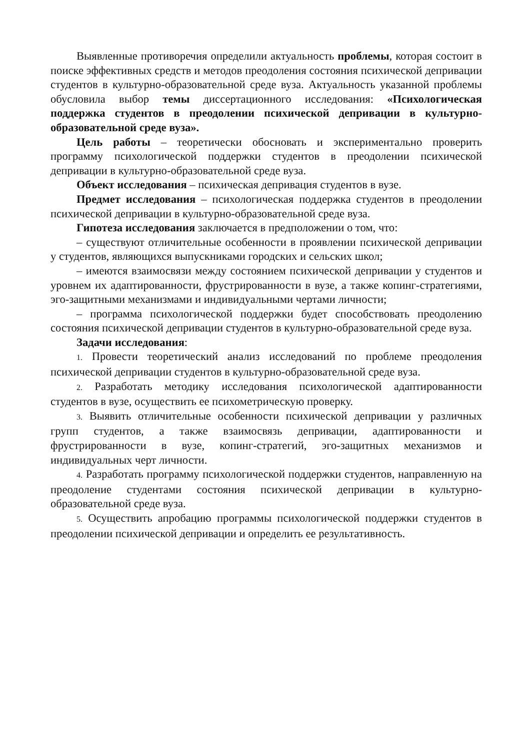Выявленные противоречия определили актуальность проблемы, которая состоит в поиске эффективных средств и методов преодоления состояния психической депривации студентов в культурно-образовательной среде вуза. Актуальность указанной проблемы обусловила выбор темы диссертационного исследования: «Психологическая поддержка студентов в преодолении психической депривации в культурно-образовательной среде вуза».
Цель работы – теоретически обосновать и экспериментально проверить программу психологической поддержки студентов в преодолении психической депривации в культурно-образовательной среде вуза.
Объект исследования – психическая депривация студентов в вузе.
Предмет исследования – психологическая поддержка студентов в преодолении психической депривации в культурно-образовательной среде вуза.
Гипотеза исследования заключается в предположении о том, что:
– существуют отличительные особенности в проявлении психической депривации у студентов, являющихся выпускниками городских и сельских школ;
– имеются взаимосвязи между состоянием психической депривации у студентов и уровнем их адаптированности, фрустрированности в вузе, а также копинг-стратегиями, эго-защитными механизмами и индивидуальными чертами личности;
– программа психологической поддержки будет способствовать преодолению состояния психической депривации студентов в культурно-образовательной среде вуза.
Задачи исследования:
1. Провести теоретический анализ исследований по проблеме преодоления психической депривации студентов в культурно-образовательной среде вуза.
2. Разработать методику исследования психологической адаптированности студентов в вузе, осуществить ее психометрическую проверку.
3. Выявить отличительные особенности психической депривации у различных групп студентов, а также взаимосвязь депривации, адаптированности и фрустрированности в вузе, копинг-стратегий, эго-защитных механизмов и индивидуальных черт личности.
4. Разработать программу психологической поддержки студентов, направленную на преодоление студентами состояния психической депривации в культурно-образовательной среде вуза.
5. Осуществить апробацию программы психологической поддержки студентов в преодолении психической депривации и определить ее результативность.